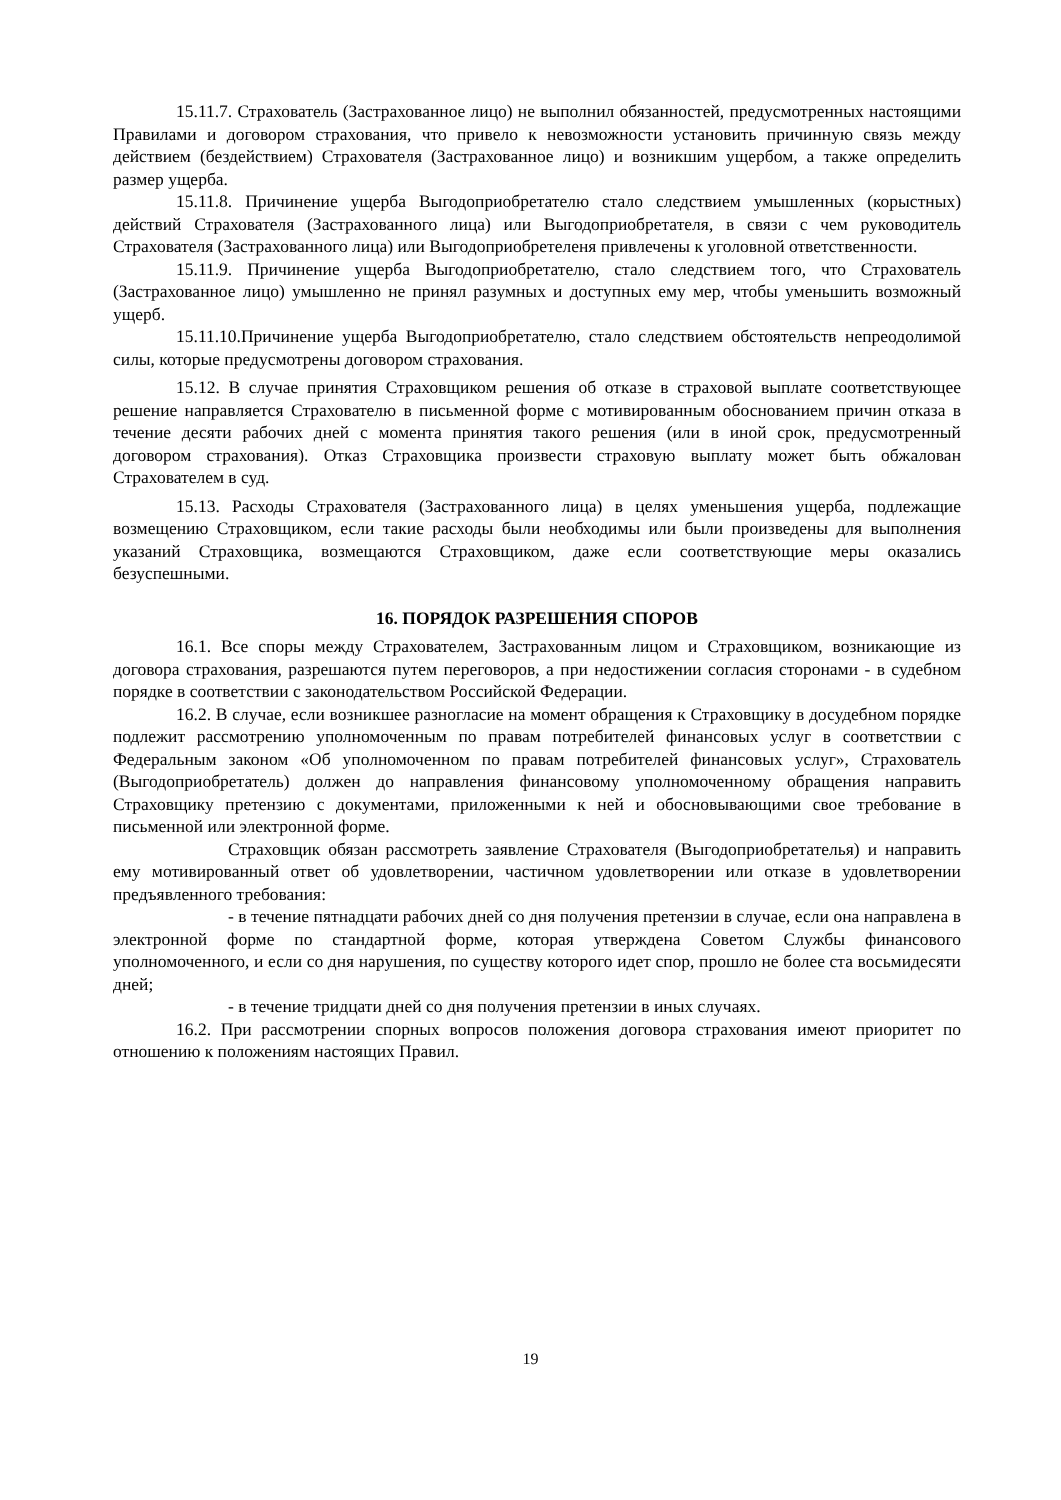15.11.7. Страхователь (Застрахованное лицо) не выполнил обязанностей, предусмотренных настоящими Правилами и договором страхования, что привело к невозможности установить причинную связь между действием (бездействием) Страхователя (Застрахованное лицо) и возникшим ущербом, а также определить размер ущерба.
15.11.8. Причинение ущерба Выгодоприобретателю стало следствием умышленных (корыстных) действий Страхователя (Застрахованного лица) или Выгодоприобретателя, в связи с чем руководитель Страхователя (Застрахованного лица) или Выгодоприобретеленя привлечены к уголовной ответственности.
15.11.9. Причинение ущерба Выгодоприобретателю, стало следствием того, что Страхователь (Застрахованное лицо) умышленно не принял разумных и доступных ему мер, чтобы уменьшить возможный ущерб.
15.11.10.Причинение ущерба Выгодоприобретателю, стало следствием обстоятельств непреодолимой силы, которые предусмотрены договором страхования.
15.12. В случае принятия Страховщиком решения об отказе в страховой выплате соответствующее решение направляется Страхователю в письменной форме с мотивированным обоснованием причин отказа в течение десяти рабочих дней с момента принятия такого решения (или в иной срок, предусмотренный договором страхования). Отказ Страховщика произвести страховую выплату может быть обжалован Страхователем в суд.
15.13. Расходы Страхователя (Застрахованного лица) в целях уменьшения ущерба, подлежащие возмещению Страховщиком, если такие расходы были необходимы или были произведены для выполнения указаний Страховщика, возмещаются Страховщиком, даже если соответствующие меры оказались безуспешными.
16. ПОРЯДОК РАЗРЕШЕНИЯ СПОРОВ
16.1. Все споры между Страхователем, Застрахованным лицом и Страховщиком, возникающие из договора страхования, разрешаются путем переговоров, а при недостижении согласия сторонами - в судебном порядке в соответствии с законодательством Российской Федерации.
16.2. В случае, если возникшее разногласие на момент обращения к Страховщику в досудебном порядке подлежит рассмотрению уполномоченным по правам потребителей финансовых услуг в соответствии с Федеральным законом «Об уполномоченном по правам потребителей финансовых услуг», Страхователь (Выгодоприобретатель) должен до направления финансовому уполномоченному обращения направить Страховщику претензию с документами, приложенными к ней и обосновывающими свое требование в письменной или электронной форме.
Страховщик обязан рассмотреть заявление Страхователя (Выгодоприобретателья) и направить ему мотивированный ответ об удовлетворении, частичном удовлетворении или отказе в удовлетворении предъявленного требования:
- в течение пятнадцати рабочих дней со дня получения претензии в случае, если она направлена в электронной форме по стандартной форме, которая утверждена Советом Службы финансового уполномоченного, и если со дня нарушения, по существу которого идет спор, прошло не более ста восьмидесяти дней;
- в течение тридцати дней со дня получения претензии в иных случаях.
16.2. При рассмотрении спорных вопросов положения договора страхования имеют приоритет по отношению к положениям настоящих Правил.
19